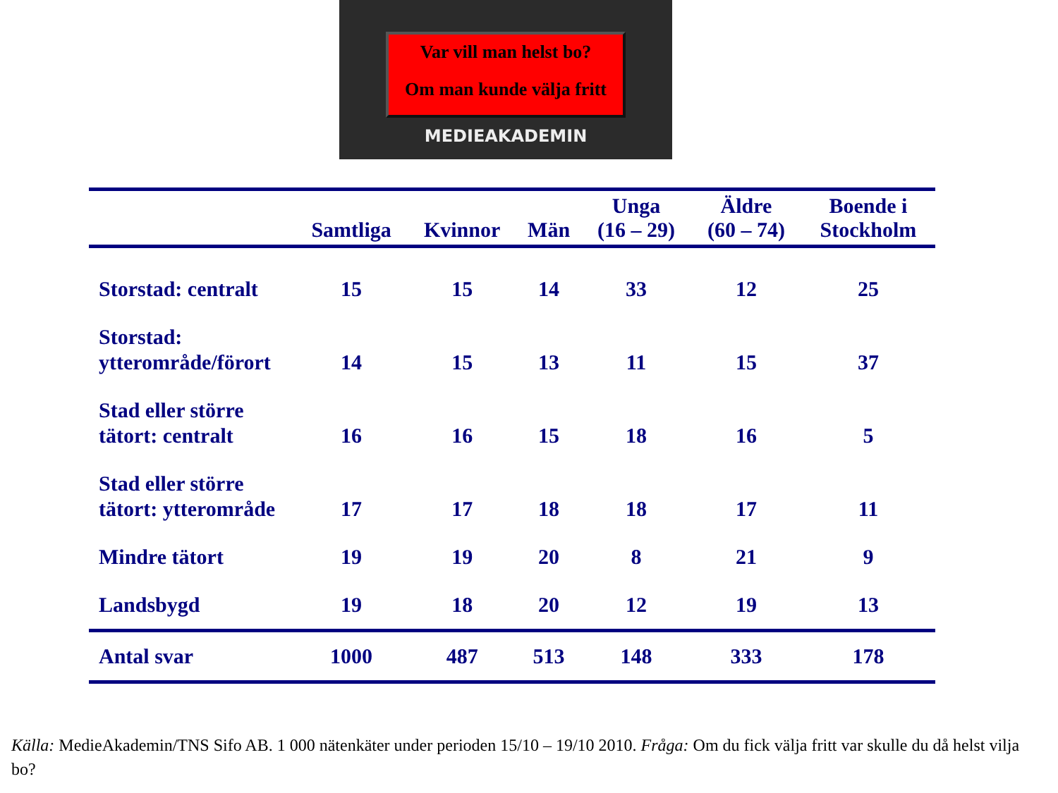Var vill man helst bo?
Om man kunde välja fritt
MEDIEAKADEMIN
| | Samtliga | Kvinnor | Män | Unga (16 – 29) | Äldre (60 – 74) | Boende i Stockholm |
| --- | --- | --- | --- | --- | --- | --- |
| Storstad: centralt | 15 | 15 | 14 | 33 | 12 | 25 |
| Storstad: ytterområde/förort | 14 | 15 | 13 | 11 | 15 | 37 |
| Stad eller större tätort: centralt | 16 | 16 | 15 | 18 | 16 | 5 |
| Stad eller större tätort: ytterområde | 17 | 17 | 18 | 18 | 17 | 11 |
| Mindre tätort | 19 | 19 | 20 | 8 | 21 | 9 |
| Landsbygd | 19 | 18 | 20 | 12 | 19 | 13 |
| Antal svar | 1000 | 487 | 513 | 148 | 333 | 178 |
Källa: MedieAkademin/TNS Sifo AB. 1 000 nätenkäter under perioden 15/10 – 19/10 2010. Fråga: Om du fick välja fritt var skulle du då helst vilja bo?